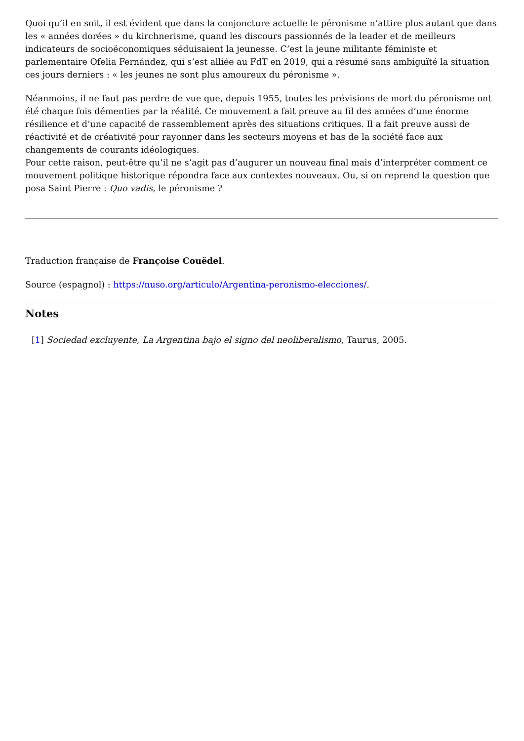Quoi qu’il en soit, il est évident que dans la conjoncture actuelle le péronisme n’attire plus autant que dans les « années dorées » du kirchnerisme, quand les discours passionnés de la leader et de meilleurs indicateurs de socioéconomiques séduisaient la jeunesse. C’est la jeune militante féministe et parlementaire Ofelia Fernández, qui s’est alliée au FdT en 2019, qui a résumé sans ambiguïté la situation ces jours derniers : « les jeunes ne sont plus amoureux du péronisme ».
Néanmoins, il ne faut pas perdre de vue que, depuis 1955, toutes les prévisions de mort du péronisme ont été chaque fois démenties par la réalité. Ce mouvement a fait preuve au fil des années d’une énorme résilience et d’une capacité de rassemblement après des situations critiques. Il a fait preuve aussi de réactivité et de créativité pour rayonner dans les secteurs moyens et bas de la société face aux changements de courants idéologiques.
Pour cette raison, peut-être qu’il ne s’agit pas d’augurer un nouveau final mais d’interpréter comment ce mouvement politique historique répondra face aux contextes nouveaux. Ou, si on reprend la question que posa Saint Pierre : Quo vadis, le péronisme ?
Traduction française de Françoise Couëdel.
Source (espagnol) : https://nuso.org/articulo/Argentina-peronismo-elecciones/.
Notes
[1] Sociedad excluyente, La Argentina bajo el signo del neoliberalismo, Taurus, 2005.